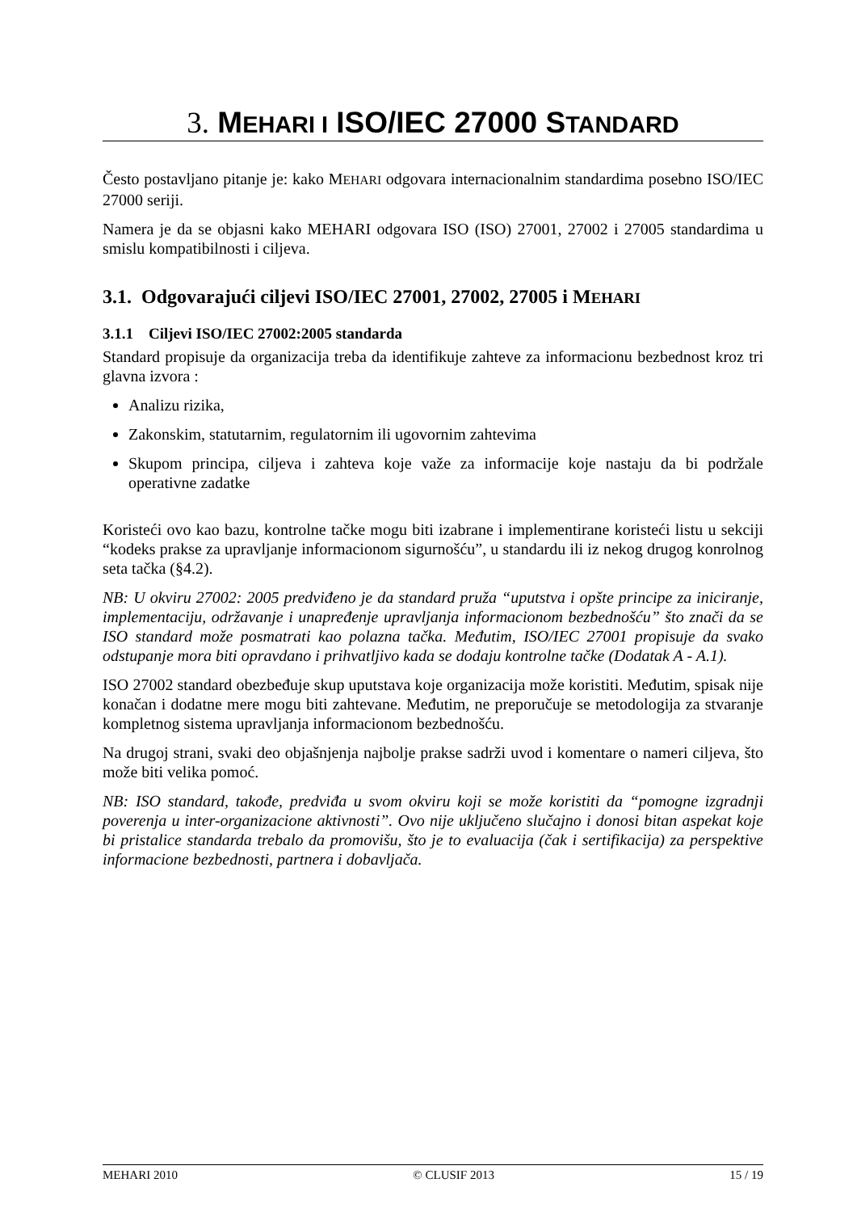3. MEHARI I ISO/IEC 27000 STANDARD
Često postavljano pitanje je: kako MEHARI odgovara internacionalnim standardima posebno ISO/IEC 27000 seriji.
Namera je da se objasni kako MEHARI odgovara ISO (ISO) 27001, 27002 i 27005 standardima u smislu kompatibilnosti i ciljeva.
3.1. Odgovarajući ciljevi ISO/IEC 27001, 27002, 27005 i MEHARI
3.1.1 Ciljevi ISO/IEC 27002:2005 standarda
Standard propisuje da organizacija treba da identifikuje zahteve za informacionu bezbednost kroz tri glavna izvora :
Analizu rizika,
Zakonskim, statutarnim, regulatornim ili ugovornim zahtevima
Skupom principa, ciljeva i zahteva koje važe za informacije koje nastaju da bi podržale operativne zadatke
Koristeći ovo kao bazu, kontrolne tačke mogu biti izabrane i implementirane koristeći listu u sekciji “kodeks prakse za upravljanje informacionom sigurnošću”, u standardu ili iz nekog drugog konrolnog seta tačka (§4.2).
NB: U okviru 27002: 2005 predviđeno je da standard pruža “uputstva i opšte principe za iniciranje, implementaciju, održavanje i unapređenje upravljanja informacionom bezbednošću” što znači da se ISO standard može posmatrati kao polazna tačka. Međutim, ISO/IEC 27001 propisuje da svako odstupanje mora biti opravdano i prihvatljivo kada se dodaju kontrolne tačke (Dodatak A - A.1).
ISO 27002 standard obezbeđuje skup uputstava koje organizacija može koristiti. Međutim, spisak nije konačan i dodatne mere mogu biti zahtevane. Međutim, ne preporučuje se metodologija za stvaranje kompletnog sistema upravljanja informacionom bezbednošću.
Na drugoj strani, svaki deo objašnjenja najbolje prakse sadrži uvod i komentare o nameri ciljeva, što može biti velika pomoć.
NB: ISO standard, takođe, predviđa u svom okviru koji se može koristiti da “pomogne izgradnji poverenja u inter-organizacione aktivnosti”. Ovo nije uključeno slučajno i donosi bitan aspekat koje bi pristalice standarda trebalo da promovišu, što je to evaluacija (čak i sertifikacija) za perspektive informacione bezbednosti, partnera i dobavljača.
MEHARI 2010 © CLUSIF 2013 15 / 19